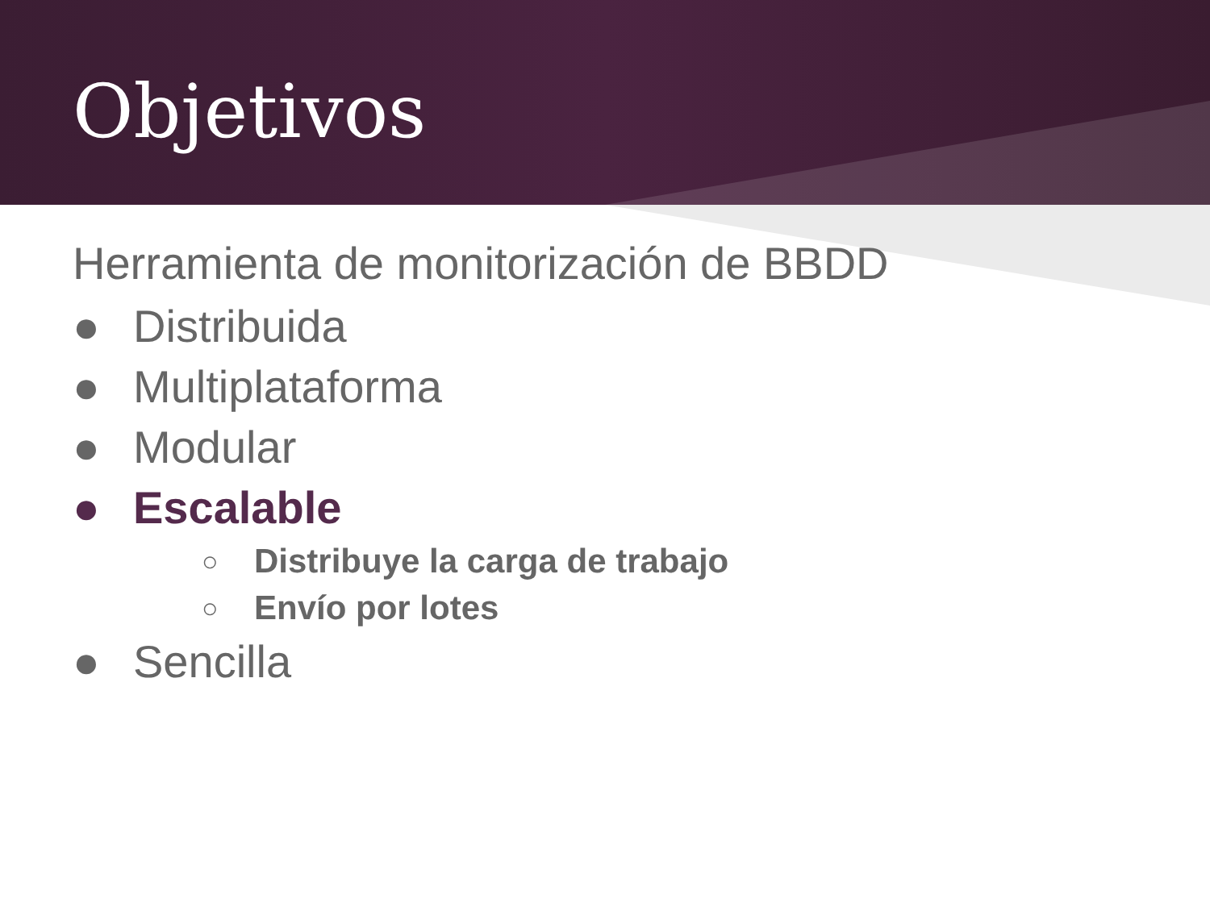Objetivos
Herramienta de monitorización de BBDD
● Distribuida
● Multiplataforma
● Modular
● Escalable
○ Distribuye la carga de trabajo
○ Envío por lotes
● Sencilla